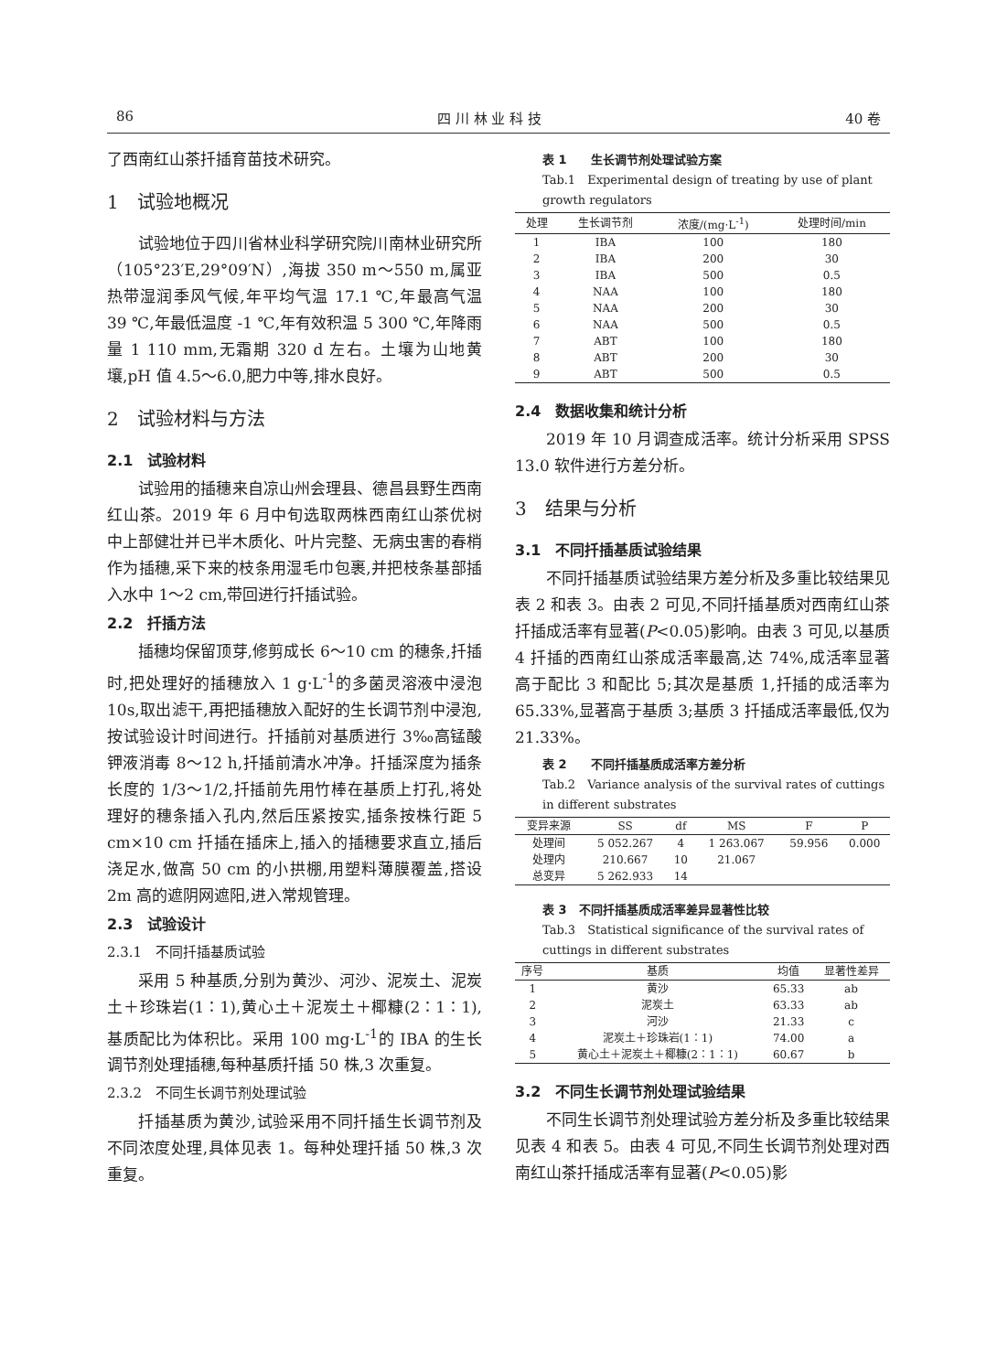86 四 川 林 业 科 技 40 卷
了西南红山茶扦插育苗技术研究。
1　试验地概况
试验地位于四川省林业科学研究院川南林业研究所（105°23′E,29°09′N）,海拔 350 m～550 m,属亚热带湿润季风气候,年平均气温 17.1 ℃,年最高气温 39 ℃,年最低温度 -1 ℃,年有效积温 5 300 ℃,年降雨量 1 110 mm,无霜期 320 d 左右。土壤为山地黄壤,pH 值 4.5～6.0,肥力中等,排水良好。
2　试验材料与方法
2.1　试验材料
试验用的插穗来自凉山州会理县、德昌县野生西南红山茶。2019 年 6 月中旬选取两株西南红山茶优树中上部健壮并已半木质化、叶片完整、无病虫害的春梢作为插穗,采下来的枝条用湿毛巾包裹,并把枝条基部插入水中 1～2 cm,带回进行扦插试验。
2.2　扦插方法
插穗均保留顶芽,修剪成长 6～10 cm 的穗条,扦插时,把处理好的插穗放入 1 g·L<sup>-1</sup>的多菌灵溶液中浸泡 10s,取出滤干,再把插穗放入配好的生长调节剂中浸泡,按试验设计时间进行。扦插前对基质进行 3‰高锰酸钾液消毒 8～12 h,扦插前清水冲净。扦插深度为插条长度的 1/3～1/2,扦插前先用竹棒在基质上打孔,将处理好的穗条插入孔内,然后压紧按实,插条按株行距 5 cm×10 cm 扦插在插床上,插入的插穗要求直立,插后浇足水,做高 50 cm 的小拱棚,用塑料薄膜覆盖,搭设 2m 高的遮阴网遮阳,进入常规管理。
2.3　试验设计
2.3.1　不同扦插基质试验
采用 5 种基质,分别为黄沙、河沙、泥炭土、泥炭土＋珍珠岩(1∶1),黄心土＋泥炭土＋椰糠(2∶1∶1),基质配比为体积比。采用 100 mg·L<sup>-1</sup>的 IBA 的生长调节剂处理插穗,每种基质扦插 50 株,3 次重复。
2.3.2　不同生长调节剂处理试验
扦插基质为黄沙,试验采用不同扦插生长调节剂及不同浓度处理,具体见表 1。每种处理扦插 50 株,3 次重复。
表 1　　生长调节剂处理试验方案
Tab.1　Experimental design of treating by use of plant growth regulators
| 处理 | 生长调节剂 | 浓度/(mg·L<sup>-1</sup>) | 处理时间/min |
| --- | --- | --- | --- |
| 1 | IBA | 100 | 180 |
| 2 | IBA | 200 | 30 |
| 3 | IBA | 500 | 0.5 |
| 4 | NAA | 100 | 180 |
| 5 | NAA | 200 | 30 |
| 6 | NAA | 500 | 0.5 |
| 7 | ABT | 100 | 180 |
| 8 | ABT | 200 | 30 |
| 9 | ABT | 500 | 0.5 |
2.4　数据收集和统计分析
2019 年 10 月调查成活率。统计分析采用 SPSS 13.0 软件进行方差分析。
3　结果与分析
3.1　不同扦插基质试验结果
不同扦插基质试验结果方差分析及多重比较结果见表 2 和表 3。由表 2 可见,不同扦插基质对西南红山茶扦插成活率有显著(P<0.05)影响。由表 3 可见,以基质 4 扦插的西南红山茶成活率最高,达 74%,成活率显著高于配比 3 和配比 5;其次是基质 1,扦插的成活率为 65.33%,显著高于基质 3;基质 3 扦插成活率最低,仅为 21.33%。
表 2　　不同扦插基质成活率方差分析
Tab.2　Variance analysis of the survival rates of cuttings in different substrates
| 变异来源 | SS | df | MS | F | P |
| --- | --- | --- | --- | --- | --- |
| 处理间 | 5 052.267 | 4 | 1 263.067 | 59.956 | 0.000 |
| 处理内 | 210.667 | 10 | 21.067 | | |
| 总变异 | 5 262.933 | 14 | | | |
表 3　不同扦插基质成活率差异显著性比较
Tab.3　Statistical significance of the survival rates of cuttings in different substrates
| 序号 | 基质 | 均值 | 显著性差异 |
| --- | --- | --- | --- |
| 1 | 黄沙 | 65.33 | ab |
| 2 | 泥炭土 | 63.33 | ab |
| 3 | 河沙 | 21.33 | c |
| 4 | 泥炭土＋珍珠岩(1∶1) | 74.00 | a |
| 5 | 黄心土＋泥炭土＋椰糠(2∶1∶1) | 60.67 | b |
3.2　不同生长调节剂处理试验结果
不同生长调节剂处理试验方差分析及多重比较结果见表 4 和表 5。由表 4 可见,不同生长调节剂处理对西南红山茶扦插成活率有显著(P<0.05)影